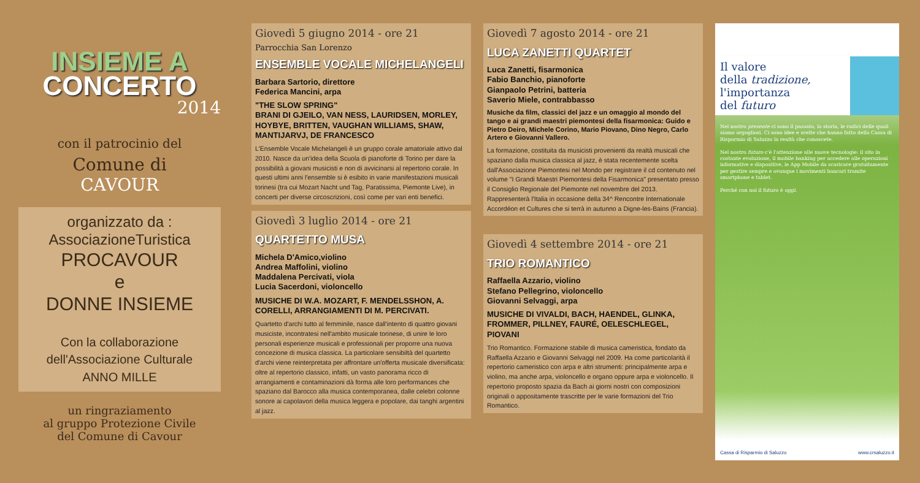INSIEME A
CONCERTO
2014
con il patrocinio del
Comune di
CAVOUR
organizzato da :
AssociazioneTuristica
PROCAVOUR
e
DONNE INSIEME
Con la collaborazione
dell'Associazione Culturale
ANNO MILLE
un ringraziamento
al gruppo Protezione Civile
del Comune di Cavour
Giovedì 5 giugno 2014 - ore 21
Parrocchia San Lorenzo
ENSEMBLE VOCALE MICHELANGELI
Barbara Sartorio, direttore
Federica Mancini, arpa
"THE SLOW SPRING"
BRANI DI GJEILO, VAN NESS, LAURIDSEN, MORLEY, HOYBYE, BRITTEN, VAUGHAN WILLIAMS, SHAW, MANTIJARVJ, DE FRANCESCO
L'Ensemble Vocale Michelangeli è un gruppo corale amatoriale attivo dal 2010. Nasce da un'idea della Scuola di pianoforte di Torino per dare la possibilità a giovani musicisti e non di avvicinarsi al repertorio corale. In questi ultimi anni l'ensemble si è esibito in varie manifestazioni musicali torinesi (tra cui Mozart Nacht und Tag, Paratissima, Piemonte Live), in concerti per diverse circoscrizioni, così come per vari enti benefici.
Giovedì 3 luglio 2014 - ore 21
QUARTETTO MUSA
Michela D'Amico,violino
Andrea Maffolini, violino
Maddalena Percivati, viola
Lucia Sacerdoni, violoncello
MUSICHE DI W.A. MOZART, F. MENDELSSHON, A. CORELLI, ARRANGIAMENTI DI M. PERCIVATI.
Quartetto d'archi tutto al femminile, nasce dall'intento di quattro giovani musiciste, incontratesi nell'ambito musicale torinese, di unire le loro personali esperienze musicali e professionali per proporre una nuova concezione di musica classica. La particolare sensibiltà del quartetto d'archi viene reinterpretata per affrontare un'offerta musicale diversificata: oltre al repertorio classico, infatti, un vasto panorama ricco di arrangiamenti e contaminazioni dà forma alle loro performances che spaziano dal Barocco alla musica contemporanea, dalle celebri colonne sonore ai capolavori della musica leggera e popolare, dai tanghi argentini al jazz.
Giovedì 7 agosto 2014 - ore 21
LUCA ZANETTI QUARTET
Luca Zanetti, fisarmonica
Fabio Banchio, pianoforte
Gianpaolo Petrini, batteria
Saverio Miele, contrabbasso
Musiche da film, classici del jazz e un omaggio al mondo del tango e ai grandi maestri piemontesi della fisarmonica: Guido e Pietro Deiro, Michele Corino, Mario Piovano, Dino Negro, Carlo Artero e Giovanni Vallero.
La formazione, costituita da musicisti provenienti da realtà musicali che spaziano dalla musica classica al jazz, è stata recentemente scelta dall'Associazione Piemontesi nel Mondo per registrare il cd contenuto nel volume "I Grandi Maestri Piemontesi della Fisarmonica" presentato presso il Consiglio Regionale del Piemonte nel novembre del 2013. Rappresenterà l'Italia in occasione della 34^ Rencontre Internationale Accordéon et Cultures che si terrà in autunno a Digne-les-Bains (Francia).
Giovedì 4 settembre 2014 - ore 21
TRIO ROMANTICO
Raffaella Azzario, violino
Stefano Pellegrino, violoncello
Giovanni Selvaggi, arpa
MUSICHE DI VIVALDI, BACH, HAENDEL, GLINKA, FROMMER, PILLNEY, FAURÉ, OELESCHLEGEL, PIOVANI
Trio Romantico. Formazione stabile di musica cameristica, fondato da Raffaella Azzario e Giovanni Selvaggi nel 2009. Ha come particolarità il repertorio cameristico con arpa e altri strumenti: principalmente arpa e violino, ma anche arpa, violoncello e organo oppure arpa e violoncello. Il repertorio proposto spazia da Bach ai giorni nostri con composizioni originali o appositamente trascritte per le varie formazioni del Trio Romantico.
Il valore
della tradizione,
l'importanza
del futuro
Nel nostro presente ci sono il passato, la storia, le radici delle quali siamo orgogliosi. Ci sono idee e scelte che hanno fatto della Cassa di Risparmio di Saluzzo la realtà che conoscete.
Nel nostro futuro c'è l'attenzione alle nuove tecnologie: il sito in costante evoluzione, il mobile banking per accedere alle operazioni informative e dispositive, le App Mobile da scaricare gratuitamente per gestire sempre e ovunque i movimenti bancari tramite smartphone e tablet.
Perché con noi il futuro è oggi.
Cassa di Risparmio di Saluzzo www.crsaluzzo.it